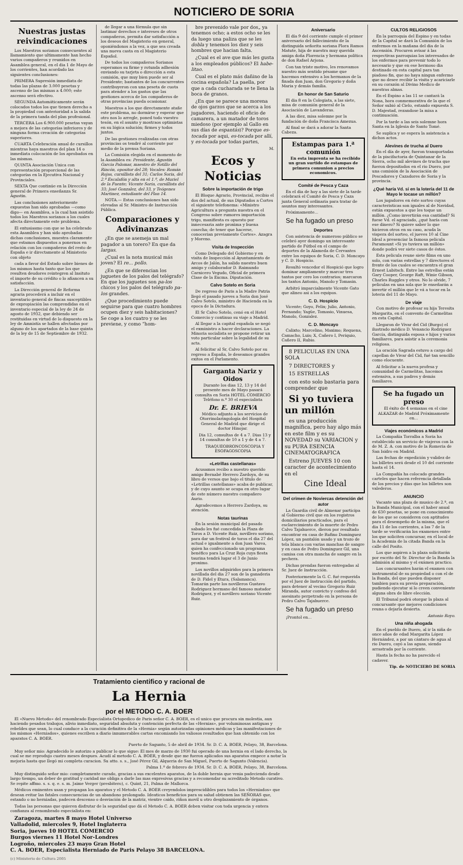NOTICIERO DE SORIA
Nuestras justas reivindicaciones
Los Maestros sorianos consecuentes al llamamiento que ultimamente han hecho varios compañeros y reunidos en Asamblea general, en el dia 1 de Mayo de los corrientes, han acordado las siguientes conclusiones:
PRIMERA Supresión inmediata de todas las plazas de 3.000 pesetas y ascenso de las mismas a 4.000; este ascenso será efectivo.
SEGUNDA Automáticamente serán colocados todos los que tienen derecho a la propiedad con anterioridad a la salida de la primera tanda del plan profesional.
TERCERA Los 6.900.000 pesetas vayan a mejora de las categorías inferiores y de ninguna forma creación de categorías superiores.
CUARTA Celebración anual de cursillos mientras haya maestros del plan 14 o inmediata colocación de los aprobados en las mismas.
QUINTA Asociación Unica con representación proporcional de las categorías en la Ejecutiva Nacional y Provinciales.
SEXTA Que continúe en la Dirección general de Primera enseñanza Sr. Agustin.
Las conclusiones anteriormente expuestas han sido aprobadas —como digo— en Asamblea, a la cual han asistido todos los Maestros sorianos a los cuales afecta directamente este problema.
El entusiasmo con que se ha celebrado esta Asamblea y han sido aprobadas dichas conclusiones, muestra claramente que estamos dispuestos a ponernos en relación con los compañeros del resto de España e ir directamente al Ministerio con objeto
cada a favor del Estado sobre bienes de los mismos hasta tanto que los que resulten deudores reintegren al Insituto el importe de su crédito o lo afiancen a su satisfacción.
La Dirección general de Reforma agraria procederá a incluir en el inventario general de fincas susceptibles de expropiación las comprendidas en el inventario especial de la ley de 24 de agosto de 1932, que debiendo ser restituidas en virtud de lo dispuesto en la ley de Amnistía se hallen afectadas por alguno de los apartados de la base quinta de la ley de 15 de Septiembre de 1932.
de llegar a una fórmula que sin lastimar derechos e intereses de otros compañeros, permita dar satisfacción a los deseos del Magisterio en general, oponiéndonos a la vez, a que sea creada una nueva casta en el Magisterio Español.
De todos los compañeros Sorianos esperamos su firme y rotunda adhesión enviando su tarjeta o dirección a esta comisión, que muy bien puede ser al Presidente; bastantes de los concurrentes contribuyeron con una peseta de cuota para atender a los gastos que las gestiones acerca de los compañeros de otras provincias pueda ocasionar.
Maestros a los que directamente atañe este problema, no dormirse y esperar que otro nos lo arregle, poned todo vuestro tesón, en el asunto y mostraos optimistas en su lógica solución; firmes y todos juntos.
De las gestiones realizadas con otras provincias os tendré al corriente por medio de la prensa Soriana.
La Comisión elegida en el momento de la Asamblea es: Presidente, Agustin Garcia Palomar, maestro de Sotillo del Rincón, opositor del 28; Vocales: Román Rojas, cursillista del 31; Carlos Soria, del 2.º Escalafón y alta en el 1.º, de Muriel de la Fuente; Vicente Soria, cursillista del 33; José Gonzalez, del 33, y Teógenes Martinez, estudiante del Plan 14.
NOTA.— Estas conclusiones han sido elevadas al Sr. Ministro de Instrucción Pública.
Comparaciones y Adivinanzas
¿En que se asemeja un mal pagador a un torero? En que da largas.
¿Cual es la nota musical más joven? El re... pollo.
¿En que se diferencian los juguetes de los palos del telégrafo? En que los juguetes son pa-los chicos y los palos del telégrafo pa-los grandes.
¿Que procedimiento puede seguirse para que cuatro hombres ocupen diez y seis habitaciones? Se coge a los cuatro y se les previene, y como “hom-
bre prevenido vale por dos„ ya tenemos ocho; a estos ocho se les da luego una paliza que se les dobla y tenemos los diez y seis hombres que hacian falta.
¿Cual es el ave que más les gusta a los empleados públicos? El habe-litao.
Cual es el plato más dañino de la cocina española? La paella, por que a cada cucharada se te llena la boca de granos.
¿En que se parece una morena de ojos garzos que se acerca a los jugadores, haciendo el oficio de camarera, a un matador de toros miedoso (por ejemplo al Gallo en sus días de espantás)? Porque es-tocada por aqui, es-tocada por allí, y es-tocada por todas partes,
M.
Ecos y Noticias
Sobre la importación de trigo
El Bloque Agrario, Provincial, recibio el dos del actual, de sus Diputados a Cortes el siguiente telefonema: «Ministro Agricultura a pregunta nuestra en el Congreso sobre rumores importación trigo, manifiesta es opuesto por innecesaria ante proxima y buena cosecha; de tener que hacerse, conocerian previamente Cortes». Azagra y Moreno.
Visita de Inspección
Como Delegado del Gobierno y en visita de Inspección al Ayuntamiento de Arcos de Jalón, ha salido nuestro buen amigo y colaborador D. Raimundo Carnicero Vegudo, Oficial de primera Clase de la Excma. Diputación.
Calvo Sotelo en Soria
De regreso de Paris a la Madre Patria llegó el pasado jueves a Soria don José Calvo Sotelo, ministro de Hacienda en la epoca de la Dictadura.
El Sr Calvo Sotelo, cenó en el Hotel Comercio y continuo su viaje a Madrid.
Al llegar a la capital española se negó el exministro a hacer declaraciones. La Minoria socialista se propone retirar un voto particular sobre la legalidad de su acta.
Al felicitar al Sr, Calvo Sotelo por su regreso a España, le deseamos grandes exitos en el Parlamento.
Garganta Nariz y Oidos
Durante los dias 12, 13 y 14 del presente mes de Mayo pasará consulta en Soria HOTEL COMERCIO Teléfono n.º 30 el especialista
Dr. E. BRIEVA
Médico adjunto a los servicios de Otorrinolaringología del Hospital General de Madrid que dirige el doctor Hinojar.
Dia 12, consultas de 4 a 7. Dias 13 y 14 consultas de 10 a 1 y de 4 a 7.
TRAQUEOBRONCOSCOPIA Y ESOFAGOSCOPIA
«Letrillas castellanas»
Acusamos recibo a nuestro querido amigo Bernabé Herrero Zardoya, de su libro de versos que bajo el titulo de «Letrillas castellanas» acaba de publicar, y de cuyo asunto se ocupa en otro lugar de este número nuestro compañero Aurio.
Agradecemos a Herrero Zardoya, su atención.
Notas taurinas
En la sesión municipal del pasado sabado les fué concedida la Plaza de Toros a D. Vicente Ruiz, novillero soriano, para dar un festival de toros el dia 27 del actual e igualmente a don Juan Varea, quien ha confeccionado un programa benéfico para La Cruz Roja cuya fiesta taurina tendrá lugar el 3 de Junio proximo.
Los novillos adquiridos para la primera novillada del dia 27 son de la ganaderia de D. Fidel y Etura, (Salamanca). Tomarán parte los novilleros Gustavo Rodriguez hermano del famoso matador Rodriguez, y el novillero soriano Vicente Ruiz.
Aniversario
El día 9 del corriente cumple el primer aniversario del fallecimiento de la distinguida señorita soriana Flora Ramos Matute, hija de nuestra muy querida amiga doña Florencia y hermana política de don Rafael Arjona.
Con tan triste motivo, les renovamos nuestro más sentido pésame que hacemos extensivo a los hermanos de la finada don Juan, don Gregorio y doña Maria y demás familia.
En honor de San Saturio
El dia 8 en la Colegiata, a las siete, misa de comunión general de la Asociación de Lavanderas.
A las diez, misa solemne por la fundación de doña Francisca Amezua.
Al final se dará a adorar la Santa Cabeza.
Estampas para 1.ª comunión
En esta imprenta se ha recibido un gran surtido de estampas de primera comunion a precios economicos.
Comité de Pesca y Caza
En el dia de hoy a las siete de la tarde celebrará el Comité de Pesca y Caza junta General ordinaria para tratar de asuntos muy interesantes.
Próximamente...
Se ha fugado un preso
Deportes
Con asistencia de numeroso público se celebró ayer domingo un interesante partido de Fútbol en el campo de deportes de la Alameda de Cervantes entre los equipos de Soria, C. D. Moncayo y C. D. Hospicio.
Resultó vencedor el Hospició que logro dominar ampliamente y marcar tres tantos por cero los contrarios; marcaron los tantos Antonio, Manolo y Tomasin.
Arbitró imparcialmente Vicente Gato que alineo asi a los equipos.
C. D. Hospicio
Vicente; Goyo, Felix; Julio, Antonio, Fernando; Yagüe, Tomasio, Vinuesa, Manolo, Gonzalez.
C. D. Moncayo
Calixto; Marcelino, Maximo; Requena, Camacho, Luis; X, Cañero I, Periquio, Cañero II, Rubio.
8 PELICULAS EN UNA SOLA
7 DIRECTORES y
15 ESTRELLAS
con esto solo bastaria para comprender que
Si yo tuviera un millón
es una producción magnífica, pero hay algo más en este film y es su NOVEDAD su VARIACION y su PURA ESENCIA CINEMATOGRAFICA
Estreno JUEVES 10 con caracter de acontecimiento en el
Cine Ideal
Del crimen de Noviercas detención del autor
La Guardia civil de Almenar participa al Gobierno civil que en los registros domiciliarios practicados, para el esclarecimiento de la muerte de Pedro Calvo Tajahuerce, dieron por resultado encontrar en casa de Rufino Dominguez López, un pantalón usado y un trozo de tela blanca con varias manchas de sangre y en casa de Pedro Dominguez Gil, una camisa con otra mancha de sangre en la pechera.
Dichas prendas fueron entregadas al Sr. Juez de Instrucción.
Posteriormente la G. C. fué requerida por el Juez de Instrucción del partido, para detener al vecino Gregorio Ruiz Miranda, autor convicto y confeso del asesinato perpetrado en la persona de Pedro Calvo Tajahuerce.
Se ha fugado un preso
¡Prontol en...
CULTOS RELIGIOSOS
En la parroquia del Espino y en todas de la Capital se dará la Comunión de los enfermos en la mañana del dia de la Ascensión. Procuren avisar á las respectivas parroquias los interesados de los enfermos para prevenir todo lo necesario y que en ese hermoso dia destinado en esta capital para tan piadoso fin, que no haya ningun enfermo que no desee recibir la visita y acariciarle en su corazón al Divino Medico de nuestras almas.
En el Espino a las 11 se cantará la Nona, hora conmemorativa de la que el Señor subió al Cielo, estando expuesta S. D. Majestad, rezandose la misa a continuación.
Por la tarde a las seis solemne hora Santa en la Iglesia de Santo Tomé.
Se suplica y se espera la asistencia a dichos actos.
Alevines de trucha al Duero
En el día de ayer, fueron transportadas de la piscifactoria de Quintanar de la Sierra, ocho mil alevines de trucha que fueron depositados en el rio Duero, por una comisión de la Asociación de Pescadores y Cazadores de Soria y la provincia.
¿Qué haría Vd. si en la lotería del 11 de Mayo le tocase un millón?
Los jugadores en éste sorteo cuyas caracteristicas son iguales al de Navidad, están expuestos a que les toque un millón. ¿Como invertirán esa cantidad? Si fuese Vd. el agraciado, ¿qué haría con ese dinero? Si quiere saber lo que hicieron otros en su caso, acuda la vispera del sorteo, el jueves 10 al Cine Ideal a presenciar la famosa pelicula Paramount «Si yo tuviera un millón» donde podrá ver siete casos de éstos.
Esta pelicula reune siete films en uno solo, con varias estrellas y 7 directores el frente de los cuales se encuentra el gran Ernest Lubitsch. Entre las estrellas están Gary Cooper, George Raft, Winie Gibson, Charles Ruggles y otros. No lo olvide, 7 peliculas en una sola que le enseñarán a invertir el millón que le vá a tocar en la loteria del 11 de Mayo.
De viaje
Con motivo de profesar su hija Teresita Margarita, en el convento de Carmelitas en esta Capital.
Llegaron de Vivar del Cid (Burgo) el ilustrado médico D. Venancio Rodriguez García, distinguida esposa e hijos y varios familiares, para asistir a la ceremonia religiosa.
La oración Sagrada estuvo a cargo del capellan de Vivar del Cid, fué tan sencillo como elocuente.
Al felicitar a la nueva profesa y comunidad de Carmelitas, hacemos estensiva, a sus padres y demás familiares.
Se ha fugado un preso
El éxito de 4 semanas en el cine ALKAZAR de Madrid Próximamente en...
Viajes económicos a Madrid
La Compañia Torralba a Soria ha establecido un servicio de viajeros con la de M. Z. A. con motivo de la Romeria de San Isidro en Madrid.
Las fechas de expedición y validez de los billetes será desde el 10 del corriente hasta el 14.
La Compañía ha colocado grandes carteles que hacen referencia detallada de los precios y días que los billetes son valederos.
ANUNCIO
Vacante una plaza de musico de 2.ª, en la Banda Municipal, con el haber anual de 630 pesetas, se pone en conocimiento de los que se consideren con aptitudes para el desempeño de la misma, que el dia 11 de los corrientes, a las 7 de la tarde se verificarán los examenes entre los que soliciten concursar, en el local de la Academia de la citada Banda en la calle del Posito.
Los que aspiren a la plaza solicitarán por escrito del Sr. Director de la Banda la admisión al mismo y el exámen practico.
Los concursantes harán el examen con instrumental de su propiedad o con el de la Banda, del que pueden disponer tambien para su previa preparación, pudiendo ejecutar si lo creen conveniente alguna obra de libre elección.
El Tribunal podrá otorgar la plaza al concursante que mejores condiciones reuna o dejarla desierta.
Antonio Royo.
Una niña ahogada
En el pueblo de Ituero, al ir la niña de once años de edad Margarita López Hernández, a por un cántaro de agua al rio Duero, cayó a las aguas, siendo arrastrada por la corriente.
Hasta la fecha no ha parecido el cadaver.
Tip. de NOTICIERO DE SORIA
Tratamiento cientifico y racional de
La Hernia
por el METODO C. A. BOER
El «Nuevo Metodo» del renombrado Especialista Ortopedico de Paris señor C. A. BOER, es el unico que procura sin molestia, aun haciendo pesados trabajos, alivio inmediato, seguridad absoluta y contención perfecta de las «Hernias», por voluminosas antiguas y rebeldes que sean, lo cual conduce a la curación definitiva de la «Hernia» según autorizadas opiniones médicas y las manifestaciones de los mismos «Herniados», quienes escriben a diario innumerables cartas encomiando los valiosos resultados que han obtenido con los aparatos C. A. BOER.
Puerto de Sagunto, 5 de abril de 1934. Sr. D. C. A. BOER, Pelayo, 38, Barcelona.
Muy señor mio: Agradecido le autorizo a publicar lo que sigue: El mes de marzo de 1930 fui operado de una hernia en el lado derecho, la cual se me reprodujo cuatro meses despues. Acudí al metodo C. A. BOER, y desde que me fueron aplicados sus aparatos empece a notar la mejoria hasta que llegó mi completa curacion. Su atto. s. s., José Pérez Gil, Alqueria de San Miguel, Puerto de Sagunto (Valencia).
Palma 1.º de febrero de 1934. Sr. D. C. A. BOER, Pelayo, 38, Barcelona.
Muy distinguido señor mio: completamente curado, gracias a sus excelentes aparatos, de la doble hernia que venia padeciendo desde largo tiempo, un deber de gratitud y caridad me obliga a darle las mas expresivas gracias y a recomendar su acreditado Metodo curativo. Se repite affmo. s. s. q. e. s. m. Jaime Verger (presbitero), c. Quint, 21, Palma de Mallorca.
Médicos eminentes usan y propagan los aparatos y el Metodo C. A. BOER creyendolos imprescidibles para todos los «Herniados» que desean evitar las fatales consecuencias de un abandono prolongado. Ideaticos beneficios para su salud obtienen las SEÑORAS que, estando o no herniadas, padecen descenso o desviación de la matriz, vientre caido, riñon movil u otro desplazamiento de órganos.
Todas las personas que quieren disfrutar de la seguridad que dá el Metodo C. A. BOER deben visitar con toda urgencia y entera confianza al renombrado especialista en:
Zaragoza, martes 8 mayo Hotel Universo
Valladolid, miercoles 9, Hotel Inglaterra
Soria, jueves 10 HOTEL COMERCIO
Burgos viernes 11 Hotel Nor-Londres
Logroño, miercoles 23 mayo Gran Hotel
C. A. BOER, Especialista Herniado de Paris Pelayo 38 BARCELONA.
(c) Ministerio de Cultura 2005